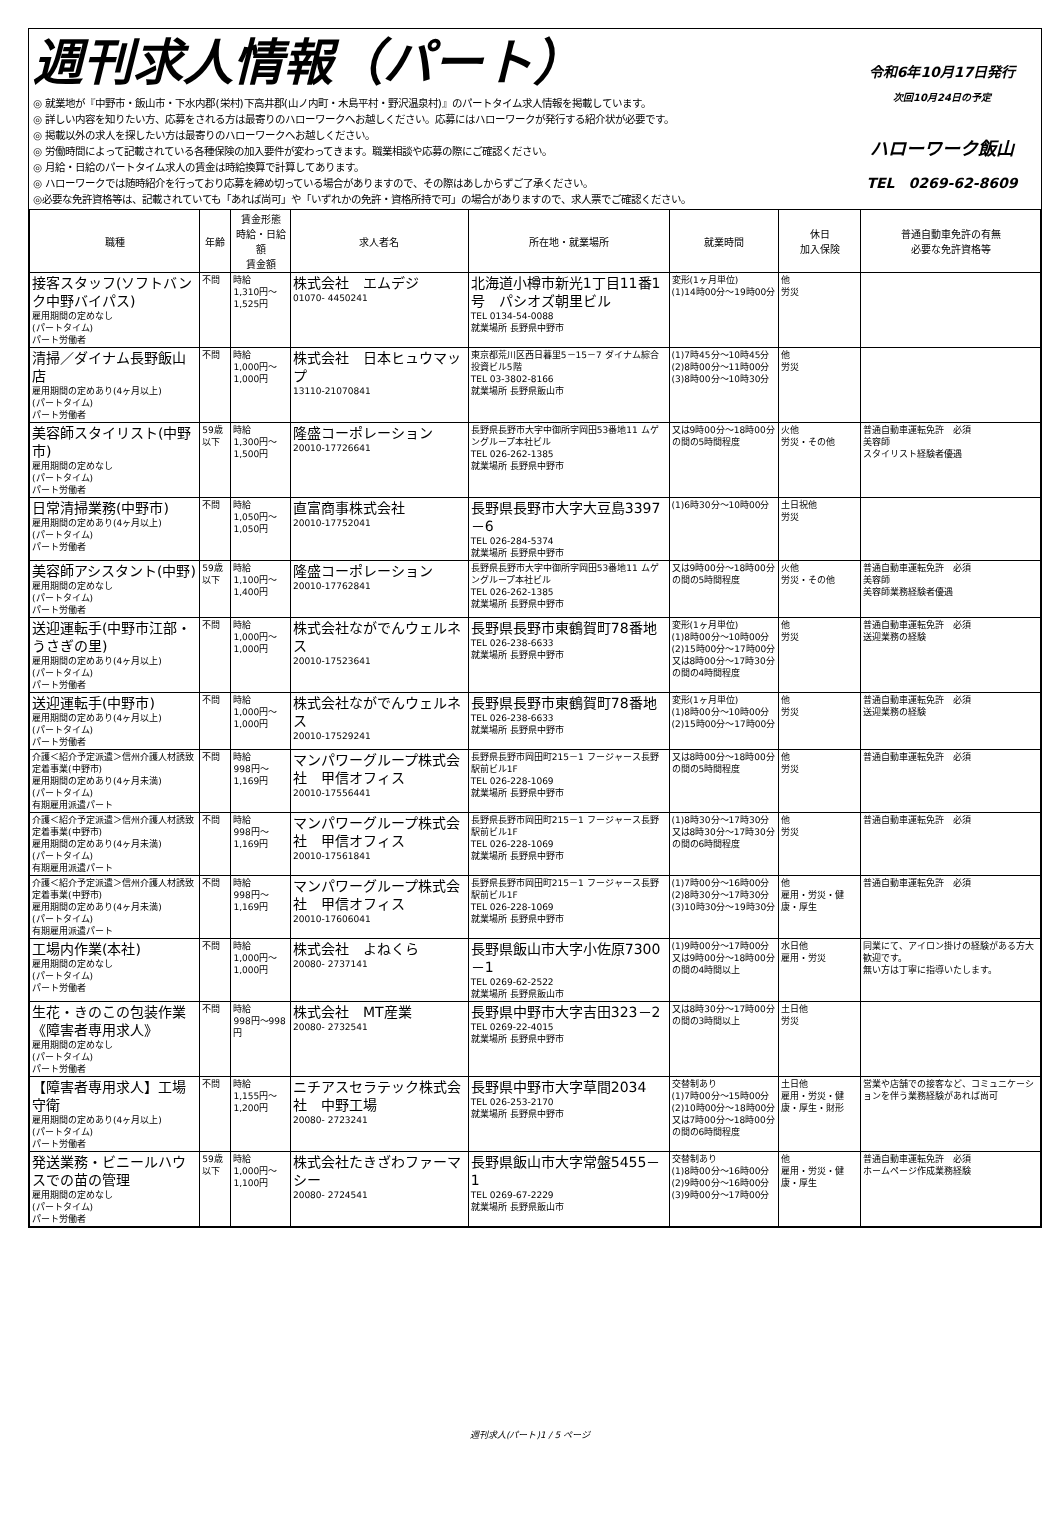週刊求人情報（パート）
◎ 就業地が『中野市・飯山市・下水内郡(栄村)下高井郡(山ノ内町・木島平村・野沢温泉村)』のパートタイム求人情報を掲載しています。
◎ 詳しい内容を知りたい方、応募をされる方は最寄りのハローワークへお越しください。応募にはハローワークが発行する紹介状が必要です。
◎ 掲載以外の求人を探したい方は最寄りのハローワークへお越しください。
◎ 労働時間によって記載されている各種保険の加入要件が変わってきます。職業相談や応募の際にご確認ください。
◎ 月給・日給のパートタイム求人の賃金は時給換算で計算してあります。
◎ ハローワークでは随時紹介を行っており応募を締め切っている場合がありますので、その際はあしからずご了承ください。
◎必要な免許資格等は、記載されていても「あれば尚可」や「いずれかの免許・資格所持で可」の場合がありますので、求人票でご確認ください。
令和6年10月17日発行
次回10月24日の予定
ハローワーク飯山
TEL　0269-62-8609
| 職種 | 年齢 | 賃金形態 時給・日給額 賃金額 | 求人者名 | 所在地・就業場所 | 就業時間 | 休日 加入保険 | 普通自動車免許の有無 必要な免許資格等 |
| --- | --- | --- | --- | --- | --- | --- | --- |
| 接客スタッフ(ソフトバンク中野バイパス) 雇用期間の定めなし (パートタイム) パート労働者 | 不問 | 時給 1,310円～1,525円 | 株式会社 エムデジ 01070- 4450241 | 北海道小樽市新光1丁目11番1号 パシオズ朝里ビル TEL 0134-54-0088 就業場所 長野県中野市 | 変形(1ヶ月単位) (1)14時00分～19時00分 | 他 労災 | |
| 清掃／ダイナム長野飯山店 雇用期間の定めあり(4ヶ月以上) (パートタイム) パート労働者 | 不問 | 時給 1,000円～1,000円 | 株式会社 日本ヒュウマップ 13110-21070841 | 東京都荒川区西日暮里5－15－7 ダイナム綜合投資ビル5階 TEL 03-3802-8166 就業場所 長野県飯山市 | (1)7時45分～10時45分 (2)8時00分～11時00分 (3)8時00分～10時30分 | 他 労災 | |
| 美容師スタイリスト(中野市) 雇用期間の定めなし (パートタイム) パート労働者 | 59歳以下 | 時給 1,300円～1,500円 | 隆盛コーポレーション 20010-17726641 | 長野県長野市大字中御所字岡田53番地11 ムゲングループ本社ビル TEL 026-262-1385 就業場所 長野県中野市 | 又は9時00分～18時00分の間の5時間程度 | 火他 労災・その他 | 普通自動車運転免許 必須 美容師 スタイリスト経験者優遇 |
| 日常清掃業務(中野市) 雇用期間の定めあり(4ヶ月以上) (パートタイム) パート労働者 | 不問 | 時給 1,050円～1,050円 | 直富商事株式会社 20010-17752041 | 長野県長野市大字大豆島3397－6 TEL 026-284-5374 就業場所 長野県中野市 | (1)6時30分～10時00分 | 土日祝他 労災 | |
| 美容師アシスタント(中野) 雇用期間の定めなし (パートタイム) パート労働者 | 59歳以下 | 時給 1,100円～1,400円 | 隆盛コーポレーション 20010-17762841 | 長野県長野市大字中御所字岡田53番地11 ムゲングループ本社ビル TEL 026-262-1385 就業場所 長野県中野市 | 又は9時00分～18時00分の間の5時間程度 | 火他 労災・その他 | 普通自動車運転免許 必須 美容師 美容師業務経験者優遇 |
| 送迎運転手(中野市江部・うさぎの里) 雇用期間の定めあり(4ヶ月以上) (パートタイム) パート労働者 | 不問 | 時給 1,000円～1,000円 | 株式会社ながでんウェルネス 20010-17523641 | 長野県長野市東鶴賀町78番地 TEL 026-238-6633 就業場所 長野県中野市 | 変形(1ヶ月単位) (1)8時00分～10時00分 (2)15時00分～17時00分 又は8時00分～17時30分の間の4時間程度 | 他 労災 | 普通自動車運転免許 必須 送迎業務の経験 |
| 送迎運転手(中野市) 雇用期間の定めあり(4ヶ月以上) (パートタイム) パート労働者 | 不問 | 時給 1,000円～1,000円 | 株式会社ながでんウェルネス 20010-17529241 | 長野県長野市東鶴賀町78番地 TEL 026-238-6633 就業場所 長野県中野市 | 変形(1ヶ月単位) (1)8時00分～10時00分 (2)15時00分～17時00分 | 他 労災 | 普通自動車運転免許 必須 送迎業務の経験 |
| 介護＜紹介予定派遣＞信州介護人材誘致定着事業(中野市) 雇用期間の定めあり(4ヶ月未満) (パートタイム) 有期雇用派遣パート | 不問 | 時給 998円～1,169円 | マンパワーグループ株式会社 甲信オフィス 20010-17556441 | 長野県長野市岡田町215－1 フージャース長野駅前ビル1F TEL 026-228-1069 就業場所 長野県中野市 | 又は8時00分～18時00分の間の5時間程度 | 他 労災 | 普通自動車運転免許 必須 |
| 介護＜紹介予定派遣＞信州介護人材誘致定着事業(中野市) 雇用期間の定めあり(4ヶ月未満) (パートタイム) 有期雇用派遣パート | 不問 | 時給 998円～1,169円 | マンパワーグループ株式会社 甲信オフィス 20010-17561841 | 長野県長野市岡田町215－1 フージャース長野駅前ビル1F TEL 026-228-1069 就業場所 長野県中野市 | (1)8時30分～17時30分 又は8時30分～17時30分の間の6時間程度 | 他 労災 | 普通自動車運転免許 必須 |
| 介護＜紹介予定派遣＞信州介護人材誘致定着事業(中野市) 雇用期間の定めあり(4ヶ月未満) (パートタイム) 有期雇用派遣パート | 不問 | 時給 998円～1,169円 | マンパワーグループ株式会社 甲信オフィス 20010-17606041 | 長野県長野市岡田町215－1 フージャース長野駅前ビル1F TEL 026-228-1069 就業場所 長野県中野市 | (1)7時00分～16時00分 (2)8時30分～17時30分 (3)10時30分～19時30分 | 他 雇用・労災・健康・厚生 | 普通自動車運転免許 必須 |
| 工場内作業(本社) 雇用期間の定めなし (パートタイム) パート労働者 | 不問 | 時給 1,000円～1,000円 | 株式会社 よねくら 20080- 2737141 | 長野県飯山市大字小佐原7300－1 TEL 0269-62-2522 就業場所 長野県飯山市 | (1)9時00分～17時00分 又は9時00分～18時00分の間の4時間以上 | 水日他 雇用・労災 | 同業にて、アイロン掛けの経験がある方大歓迎です。 無い方は丁寧に指導いたします。 |
| 生花・きのこの包装作業《障害者専用求人》 雇用期間の定めなし (パートタイム) パート労働者 | 不問 | 時給 998円～998円 | 株式会社 MT産業 20080- 2732541 | 長野県中野市大字吉田323－2 TEL 0269-22-4015 就業場所 長野県中野市 | 又は8時30分～17時00分の間の3時間以上 | 土日他 労災 | |
| 【障害者専用求人】工場守衛 雇用期間の定めあり(4ヶ月以上) (パートタイム) パート労働者 | 不問 | 時給 1,155円～1,200円 | ニチアスセラテック株式会社 中野工場 20080- 2723241 | 長野県中野市大字草間2034 TEL 026-253-2170 就業場所 長野県中野市 | 交替制あり (1)7時00分～15時00分 (2)10時00分～18時00分 又は7時00分～18時00分の間の6時間程度 | 土日他 雇用・労災・健康・厚生・財形 | 営業や店舗での接客など、コミュニケーションを伴う業務経験があれば尚可 |
| 発送業務・ビニールハウスでの苗の管理 雇用期間の定めなし (パートタイム) パート労働者 | 59歳以下 | 時給 1,000円～1,100円 | 株式会社たきざわファーマシー 20080- 2724541 | 長野県飯山市大字常盤5455－1 TEL 0269-67-2229 就業場所 長野県飯山市 | 交替制あり (1)8時00分～16時00分 (2)9時00分～16時00分 (3)9時00分～17時00分 | 他 雇用・労災・健康・厚生 | 普通自動車運転免許 必須 ホームページ作成業務経験 |
週刊求人(パート)1 / 5 ページ